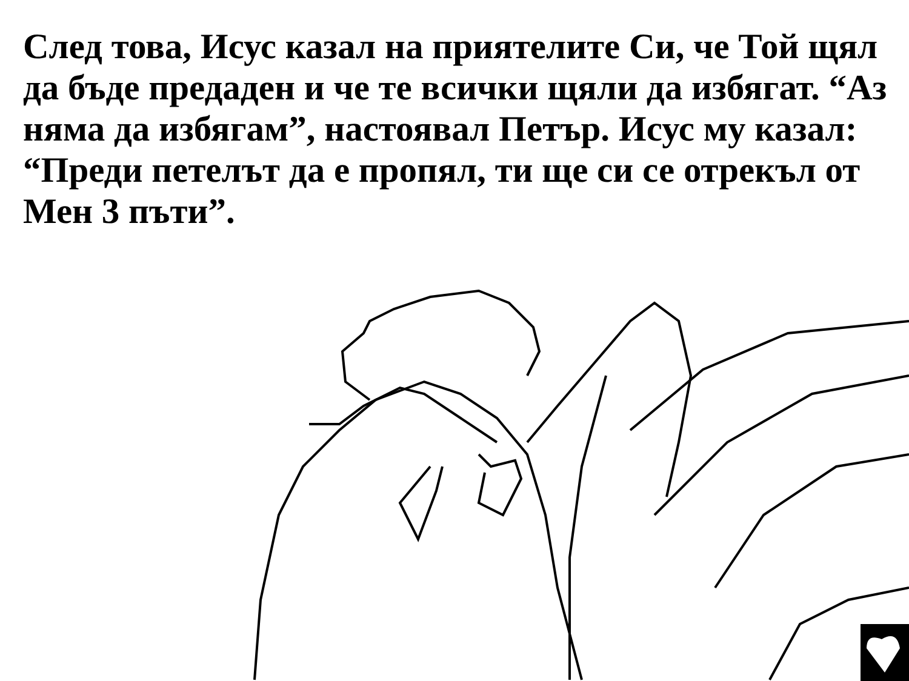След това, Исус казал на приятелите Си, че Той щял да бъде предаден и че те всички щяли да избягат. “Аз няма да избягам”, настоявал Петър. Исус му казал: “Преди петелът да е пропял, ти ще си се отрекъл от Мен 3 пъти”.